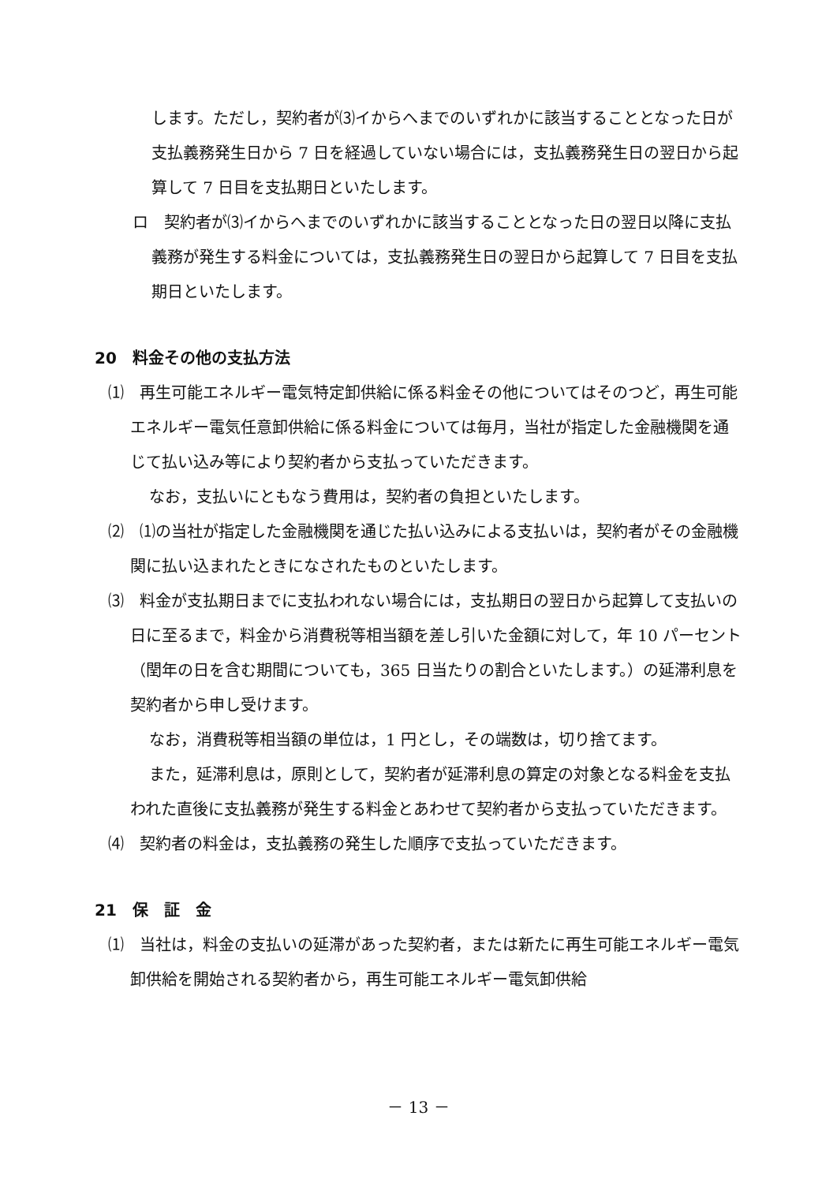します。ただし，契約者が⑶イからへまでのいずれかに該当することとなった日が支払義務発生日から 7 日を経過していない場合には，支払義務発生日の翌日から起算して 7 日目を支払期日といたします。
ロ　契約者が⑶イからへまでのいずれかに該当することとなった日の翌日以降に支払義務が発生する料金については，支払義務発生日の翌日から起算して 7 日目を支払期日といたします。
20　料金その他の支払方法
⑴　再生可能エネルギー電気特定卸供給に係る料金その他についてはそのつど，再生可能エネルギー電気任意卸供給に係る料金については毎月，当社が指定した金融機関を通じて払い込み等により契約者から支払っていただきます。
なお，支払いにともなう費用は，契約者の負担といたします。
⑵　⑴の当社が指定した金融機関を通じた払い込みによる支払いは，契約者がその金融機関に払い込まれたときになされたものといたします。
⑶　料金が支払期日までに支払われない場合には，支払期日の翌日から起算して支払いの日に至るまで，料金から消費税等相当額を差し引いた金額に対して，年 10 パーセント（閏年の日を含む期間についても，365 日当たりの割合といたします。）の延滞利息を契約者から申し受けます。
なお，消費税等相当額の単位は，1 円とし，その端数は，切り捨てます。
また，延滞利息は，原則として，契約者が延滞利息の算定の対象となる料金を支払われた直後に支払義務が発生する料金とあわせて契約者から支払っていただきます。
⑷　契約者の料金は，支払義務の発生した順序で支払っていただきます。
21　保　証　金
⑴　当社は，料金の支払いの延滞があった契約者，または新たに再生可能エネルギー電気卸供給を開始される契約者から，再生可能エネルギー電気卸供給
－ 13 －